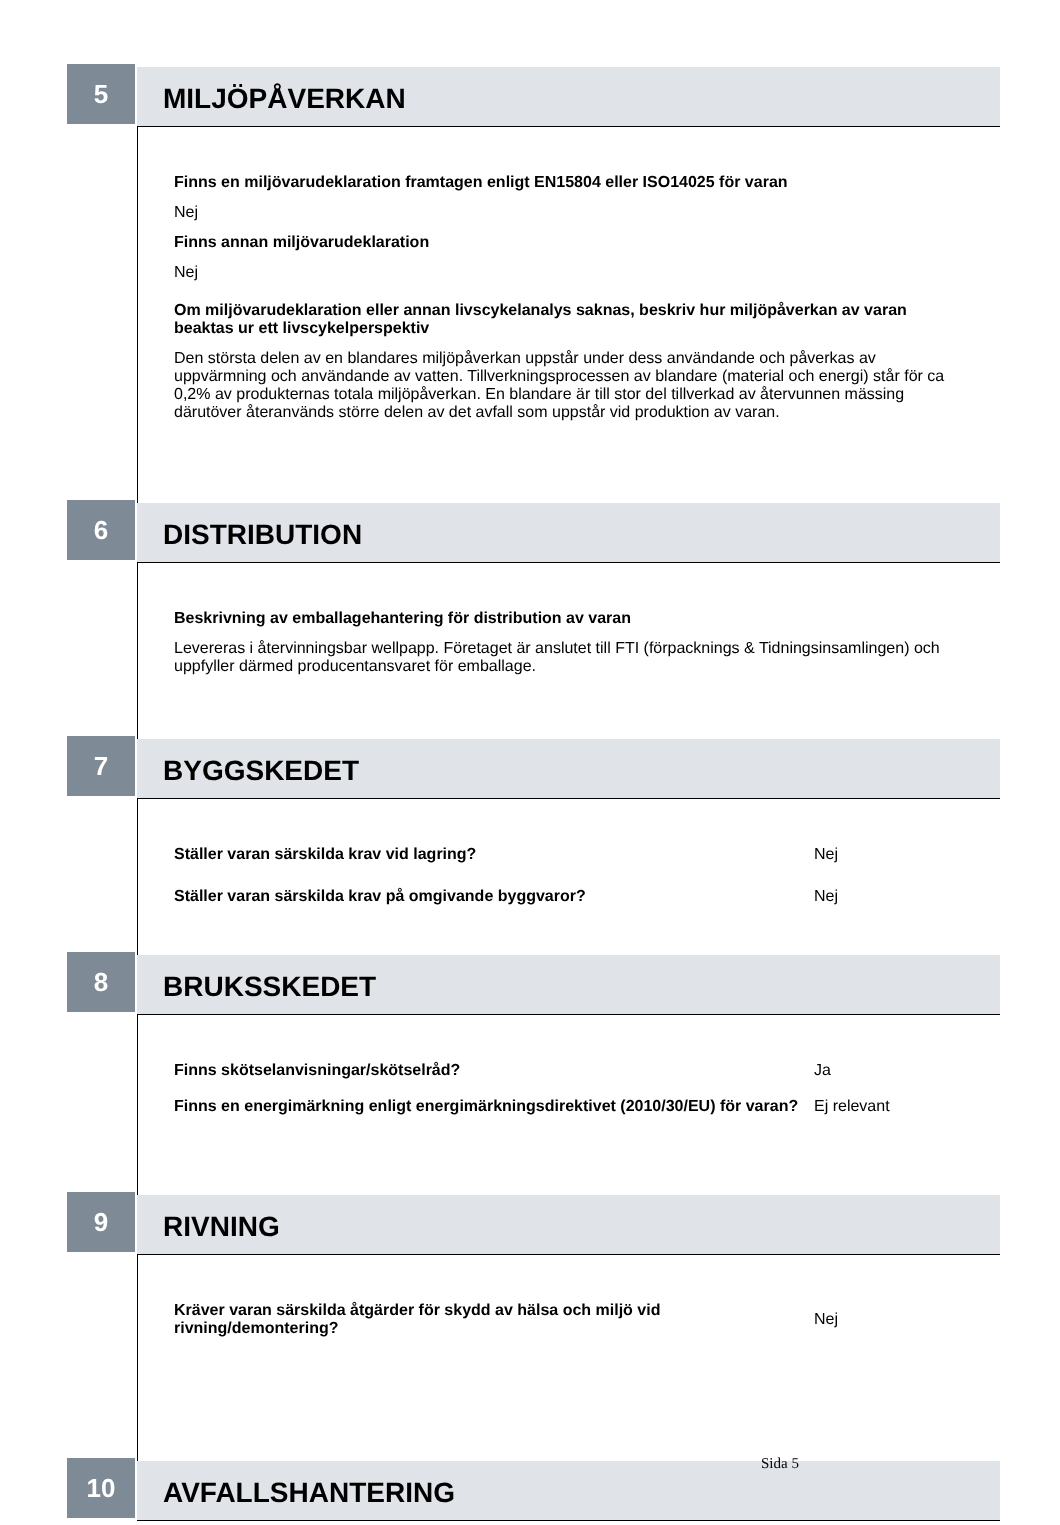5
MILJÖPÅVERKAN
Finns en miljövarudeklaration framtagen enligt EN15804 eller ISO14025 för varan
Nej
Finns annan miljövarudeklaration
Nej
Om miljövarudeklaration eller annan livscykelanalys saknas, beskriv hur miljöpåverkan av varan beaktas ur ett livscykelperspektiv
Den största delen av en blandares miljöpåverkan uppstår under dess användande och påverkas av uppvärmning och användande av vatten. Tillverkningsprocessen av blandare (material och energi) står för ca 0,2% av produkternas totala miljöpåverkan. En blandare är till stor del tillverkad av återvunnen mässing därutöver återanvänds större delen av det avfall som uppstår vid produktion av varan.
6
DISTRIBUTION
Beskrivning av emballagehantering för distribution av varan
Levereras i återvinningsbar wellpapp. Företaget är anslutet till FTI (förpacknings & Tidningsinsamlingen) och uppfyller därmed producentansvaret för emballage.
7
BYGGSKEDET
Ställer varan särskilda krav vid lagring? Nej
Ställer varan särskilda krav på omgivande byggvaror? Nej
8
BRUKSSKEDET
Finns skötselanvisningar/skötselråd? Ja
Finns en energimärkning enligt energimärkningsdirektivet (2010/30/EU) för varan?
Ej relevant
9
RIVNING
Kräver varan särskilda åtgärder för skydd av hälsa och miljö vid rivning/demontering?
Nej
10
AVFALLSHANTERING
Sida 5